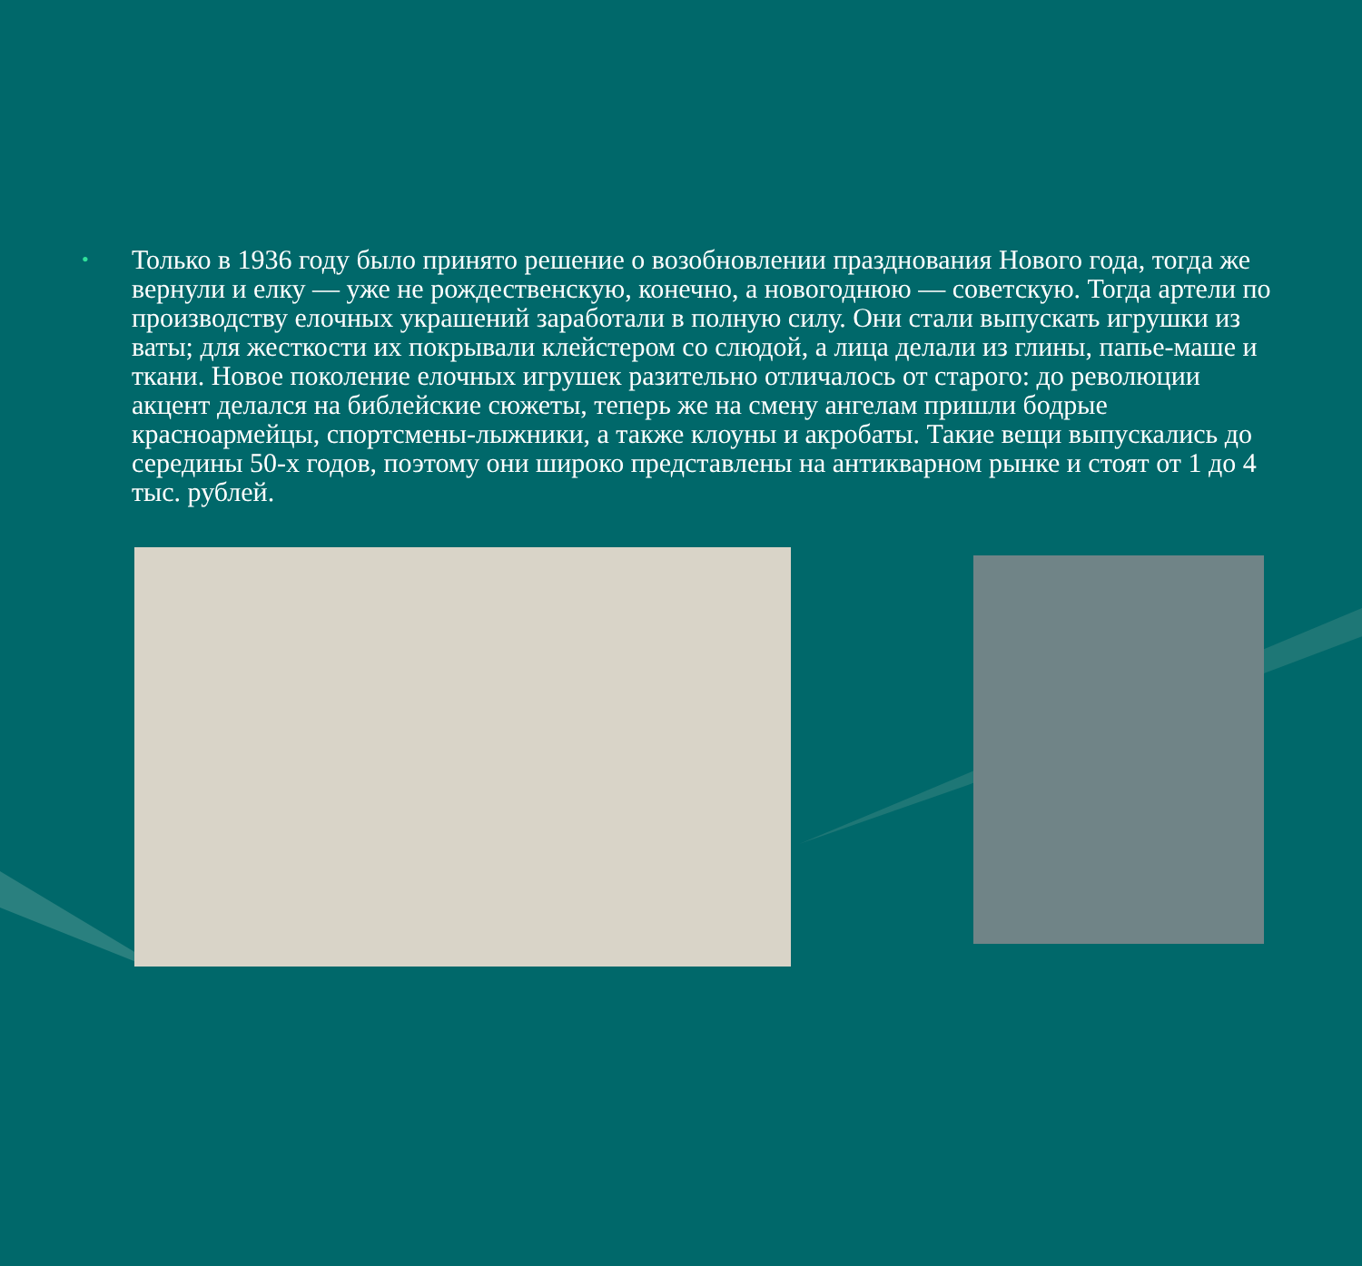•
Только в 1936 году было принято решение о возобновлении празднования Нового года, тогда же вернули и елку — уже не рождественскую, конечно, а новогоднюю — советскую. Тогда артели по производству елочных украшений заработали в полную силу. Они стали выпускать игрушки из ваты; для жесткости их покрывали клейстером со слюдой, а лица делали из глины, папье-маше и ткани. Новое поколение елочных игрушек разительно отличалось от старого: до революции акцент делался на библейские сюжеты, теперь же на смену ангелам пришли бодрые красноармейцы, спортсмены-лыжники, а также клоуны и акробаты. Такие вещи выпускались до середины 50-х годов, поэтому они широко представлены на антикварном рынке и стоят от 1 до 4 тыс. рублей.